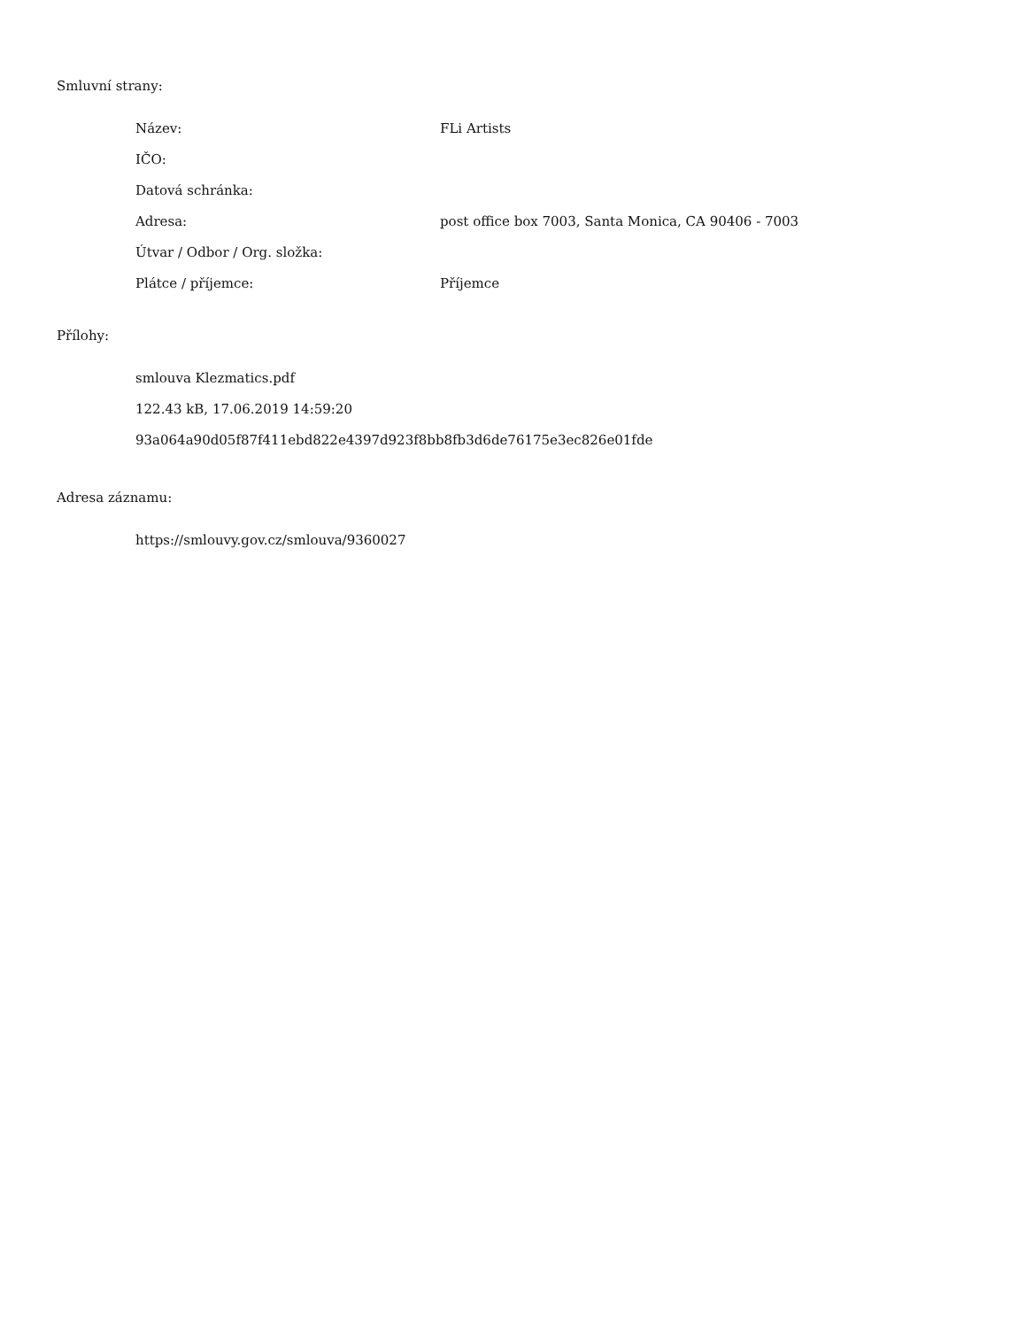Smluvní strany:
| Název: | FLi Artists |
| IČO: | |
| Datová schránka: | |
| Adresa: | post office box 7003, Santa Monica, CA 90406 - 7003 |
| Útvar / Odbor / Org. složka: | |
| Plátce / příjemce: | Příjemce |
Přílohy:
smlouva Klezmatics.pdf
122.43 kB, 17.06.2019 14:59:20
93a064a90d05f87f411ebd822e4397d923f8bb8fb3d6de76175e3ec826e01fde
Adresa záznamu:
https://smlouvy.gov.cz/smlouva/9360027